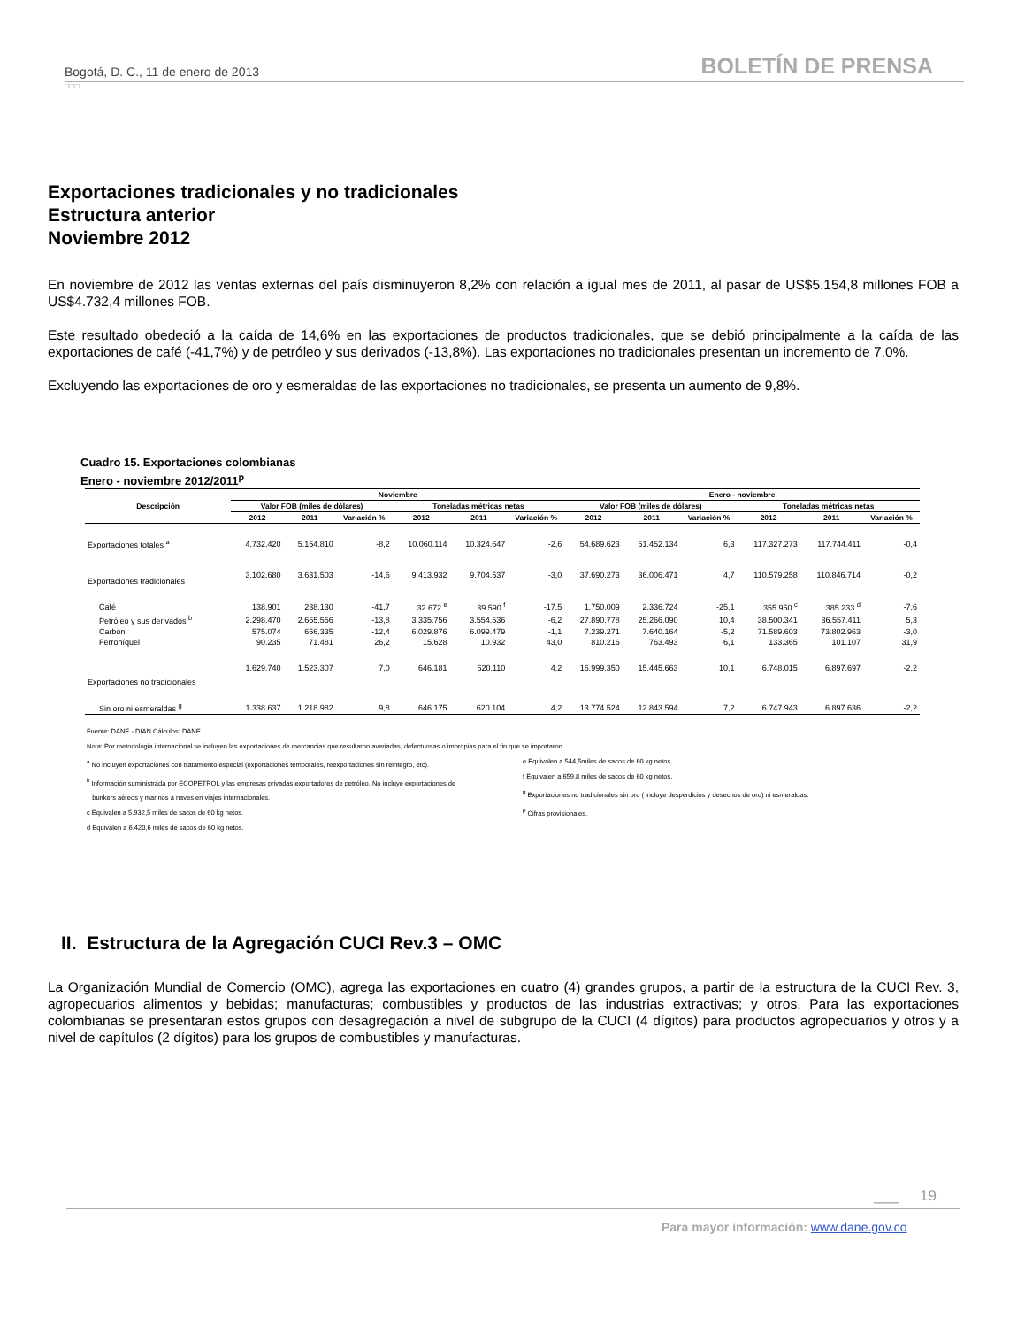Bogotá, D. C., 11 de enero de 2013 BOLETÍN DE PRENSA
□□□
Exportaciones tradicionales y no tradicionales
Estructura anterior
Noviembre 2012
En noviembre de 2012 las ventas externas del país disminuyeron 8,2% con relación a igual mes de 2011, al pasar de US$5.154,8 millones FOB a US$4.732,4 millones FOB.
Este resultado obedeció a la caída de 14,6% en las exportaciones de productos tradicionales, que se debió principalmente a la caída de las exportaciones de café (-41,7%) y de petróleo y sus derivados (-13,8%). Las exportaciones no tradicionales presentan un incremento de 7,0%.
Excluyendo las exportaciones de oro y esmeraldas de las exportaciones no tradicionales, se presenta un aumento de 9,8%.
Cuadro 15. Exportaciones colombianas
Enero - noviembre 2012/2011<sup>p</sup>
| Descripción | Noviembre | | | | | | Enero - noviembre | | | | | |
| --- | --- | --- | --- | --- | --- | --- | --- | --- | --- | --- | --- | --- |
| | Valor FOB (miles de dólares) | | | Toneladas métricas netas | | | Valor FOB (miles de dólares) | | | Toneladas métricas netas | | |
| | 2012 | 2011 | Variación % | 2012 | 2011 | Variación % | 2012 | 2011 | Variación % | 2012 | 2011 | Variación % |
| Exportaciones totales <sup>a</sup> | 4.732.420 | 5.154.810 | -8,2 | 10.060.114 | 10.324.647 | -2,6 | 54.689.623 | 51.452.134 | 6,3 | 117.327.273 | 117.744.411 | -0,4 |
| Exportaciones tradicionales | 3.102.680 | 3.631.503 | -14,6 | 9.413.932 | 9.704.537 | -3,0 | 37.690.273 | 36.006.471 | 4,7 | 110.579.258 | 110.846.714 | -0,2 |
| Café | 138.901 | 238.130 | -41,7 | 32.672 <sup>e</sup> | 39.590 <sup>f</sup> | -17,5 | 1.750.009 | 2.336.724 | -25,1 | 355.950 <sup>c</sup> | 385.233 <sup>d</sup> | -7,6 |
| Petróleo y sus derivados <sup>b</sup> | 2.298.470 | 2.665.556 | -13,8 | 3.335.756 | 3.554.536 | -6,2 | 27.890.778 | 25.266.090 | 10,4 | 38.500.341 | 36.557.411 | 5,3 |
| Carbón | 575.074 | 656.335 | -12,4 | 6.029.876 | 6.099.479 | -1,1 | 7.239.271 | 7.640.164 | -5,2 | 71.589.603 | 73.802.963 | -3,0 |
| Ferroníquel | 90.235 | 71.481 | 26,2 | 15.628 | 10.932 | 43,0 | 810.216 | 763.493 | 6,1 | 133.365 | 101.107 | 31,9 |
| Exportaciones no tradicionales | 1.629.740 | 1.523.307 | 7,0 | 646.181 | 620.110 | 4,2 | 16.999.350 | 15.445.663 | 10,1 | 6.748.015 | 6.897.697 | -2,2 |
| Sin oro ni esmeraldas <sup>g</sup> | 1.338.637 | 1.218.982 | 9,8 | 646.175 | 620.104 | 4,2 | 13.774.524 | 12.843.594 | 7,2 | 6.747.943 | 6.897.636 | -2,2 |
Fuente: DANE - DIAN Cálculos: DANE
Nota: Por metodologia internacional se incluyen las exportaciones de mercancias que resultaron averiadas, defectuosas o impropias para el fin que se importaron.
<sup>a</sup> No incluyen exportaciones con tratamiento especial (exportaciones temporales, reexportaciones sin reintegro, etc).
<sup>b</sup> Información suministrada por ECOPETROL y las empresas privadas exportadores de petróleo. No incluye exportaciones de
bunkers aéreos y marinos a naves en viajes internacionales.
c Equivalen a 5.932,5 miles de sacos de 60 kg netos.
d Equivalen a 6.420,6 miles de sacos de 60 kg netos.
e Equivalen a 544,5miles de sacos de 60 kg netos.
f Equivalen a 659,8 miles de sacos de 60 kg netos.
<sup>g</sup> Exportaciones no tradicionales sin oro ( incluye desperdicios y desechos de oro) ni esmeraldas.
<sup>p</sup> Cifras provisionales.
II. Estructura de la Agregación CUCI Rev.3 – OMC
La Organización Mundial de Comercio (OMC), agrega las exportaciones en cuatro (4) grandes grupos, a partir de la estructura de la CUCI Rev. 3, agropecuarios alimentos y bebidas; manufacturas; combustibles y productos de las industrias extractivas; y otros. Para las exportaciones colombianas se presentaran estos grupos con desagregación a nivel de subgrupo de la CUCI (4 dígitos) para productos agropecuarios y otros y a nivel de capítulos (2 dígitos) para los grupos de combustibles y manufacturas.
___ 19
Para mayor información: www.dane.gov.co